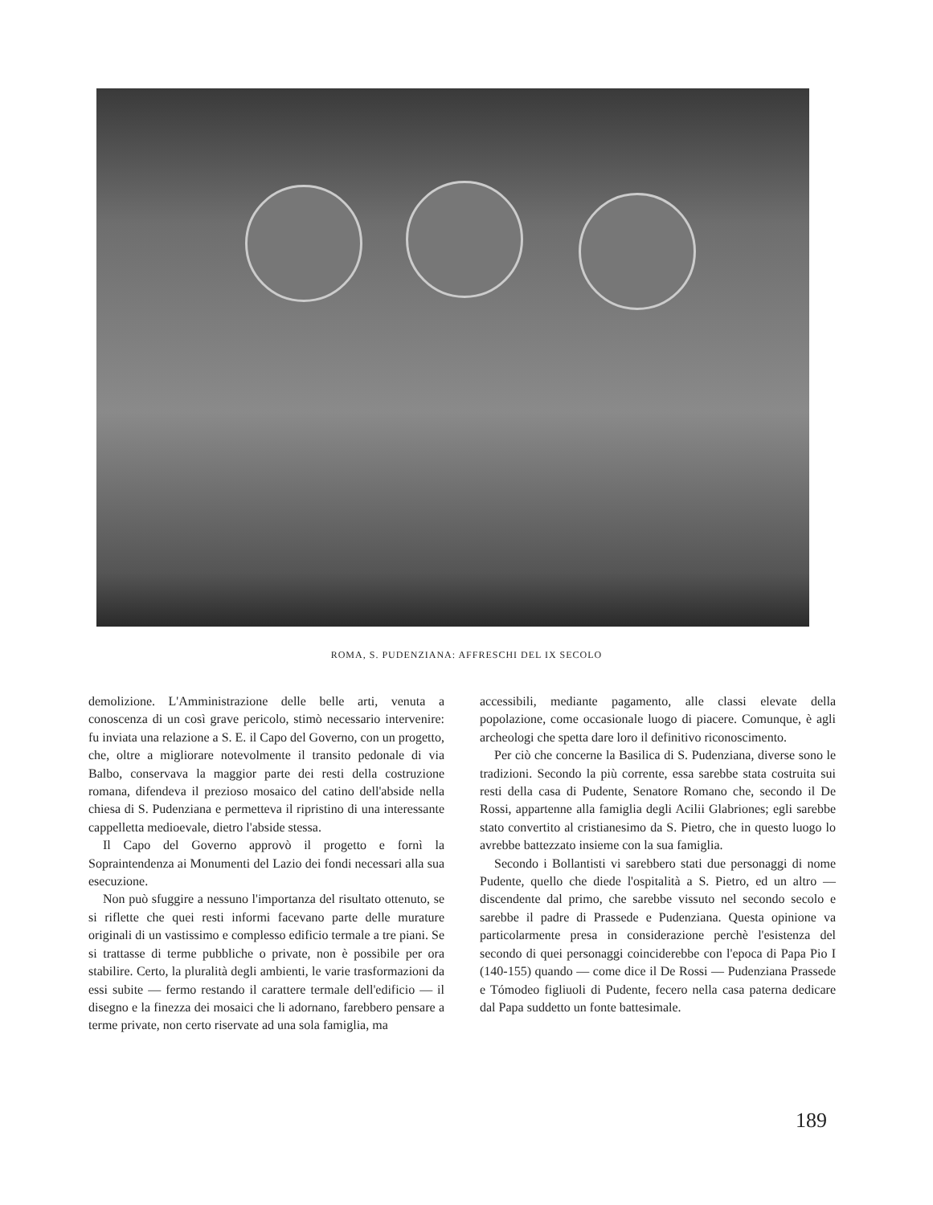ROMA, S. PUDENZIANA: AFFRESCHI DEL IX SECOLO
demolizione. L'Amministrazione delle belle arti, venuta a conoscenza di un così grave pericolo, stimò necessario intervenire: fu inviata una relazione a S. E. il Capo del Governo, con un progetto, che, oltre a migliorare notevolmente il transito pedonale di via Balbo, conservava la maggior parte dei resti della costruzione romana, difendeva il prezioso mosaico del catino dell'abside nella chiesa di S. Pudenziana e permetteva il ripristino di una interessante cappelletta medioevale, dietro l'abside stessa.
Il Capo del Governo approvò il progetto e fornì la Sopraintendenza ai Monumenti del Lazio dei fondi necessari alla sua esecuzione.
Non può sfuggire a nessuno l'importanza del risultato ottenuto, se si riflette che quei resti informi facevano parte delle murature originali di un vastissimo e complesso edificio termale a tre piani. Se si trattasse di terme pubbliche o private, non è possibile per ora stabilire. Certo, la pluralità degli ambienti, le varie trasformazioni da essi subite — fermo restando il carattere termale dell'edificio — il disegno e la finezza dei mosaici che li adornano, farebbero pensare a terme private, non certo riservate ad una sola famiglia, ma
accessibili, mediante pagamento, alle classi elevate della popolazione, come occasionale luogo di piacere. Comunque, è agli archeologi che spetta dare loro il definitivo riconoscimento.
Per ciò che concerne la Basilica di S. Pudenziana, diverse sono le tradizioni. Secondo la più corrente, essa sarebbe stata costruita sui resti della casa di Pudente, Senatore Romano che, secondo il De Rossi, appartenne alla famiglia degli Acilii Glabriones; egli sarebbe stato convertito al cristianesimo da S. Pietro, che in questo luogo lo avrebbe battezzato insieme con la sua famiglia.
Secondo i Bollantisti vi sarebbero stati due personaggi di nome Pudente, quello che diede l'ospitalità a S. Pietro, ed un altro — discendente dal primo, che sarebbe vissuto nel secondo secolo e sarebbe il padre di Prassede e Pudenziana. Questa opinione va particolarmente presa in considerazione perchè l'esistenza del secondo di quei personaggi coinciderebbe con l'epoca di Papa Pio I (140-155) quando — come dice il De Rossi — Pudenziana Prassede e Tómodeo figliuoli di Pudente, fecero nella casa paterna dedicare dal Papa suddetto un fonte battesimale.
189